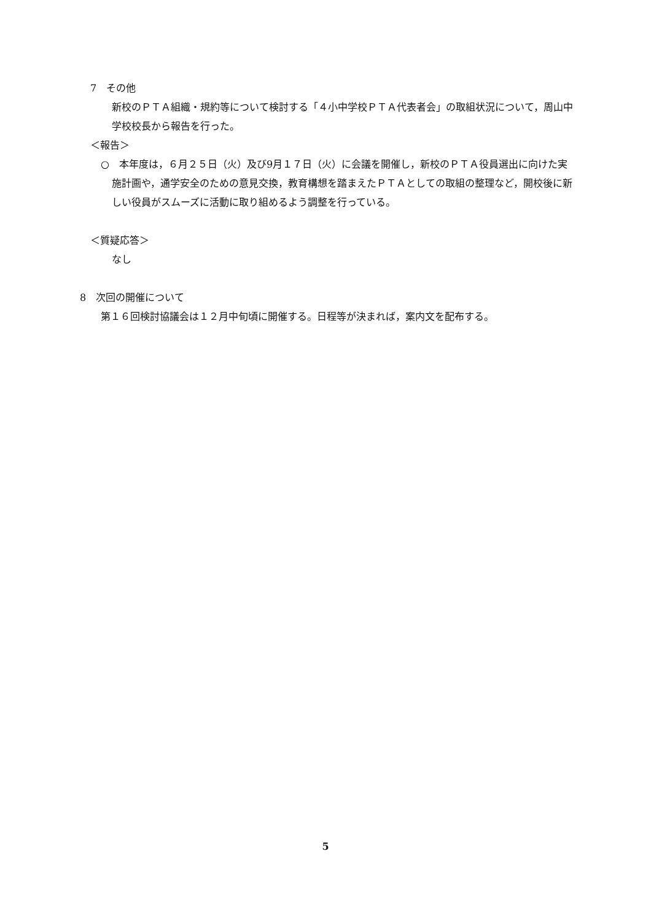7　その他
新校のＰＴＡ組織・規約等について検討する「４小中学校ＰＴＡ代表者会」の取組状況について，周山中学校校長から報告を行った。
＜報告＞
○　本年度は，６月２５日（火）及び9月１７日（火）に会議を開催し，新校のＰＴＡ役員選出に向けた実施計画や，通学安全のための意見交換，教育構想を踏まえたＰＴＡとしての取組の整理など，開校後に新しい役員がスムーズに活動に取り組めるよう調整を行っている。
＜質疑応答＞
なし
8　次回の開催について
第１６回検討協議会は１２月中旬頃に開催する。日程等が決まれば，案内文を配布する。
5